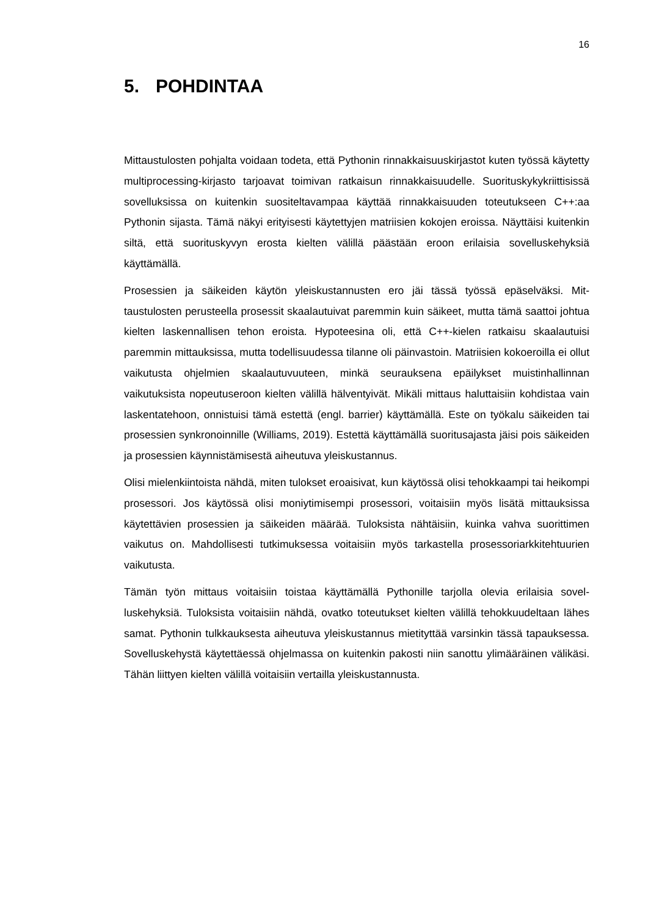16
5. POHDINTAA
Mittaustulosten pohjalta voidaan todeta, että Pythonin rinnakkaisuuskirjastot kuten työssä käytetty multiprocessing-kirjasto tarjoavat toimivan ratkaisun rinnakkaisuudelle. Suorituskykykriittisissä sovelluksissa on kuitenkin suositeltavampaa käyttää rinnak­kaisuuden toteutukseen C++:aa Pythonin sijasta. Tämä näkyi erityisesti käytettyjen mat­riisien kokojen eroissa. Näyttäisi kuitenkin siltä, että suorituskyvyn erosta kielten välillä päästään eroon erilaisia sovelluskehyksiä käyttämällä.
Prosessien ja säikeiden käytön yleiskustannusten ero jäi tässä työssä epäselväksi. Mit­taustulosten perusteella prosessit skaalautuivat paremmin kuin säikeet, mutta tämä saattoi johtua kielten laskennallisen tehon eroista. Hypoteesina oli, että C++-kielen rat­kaisu skaalautuisi paremmin mittauksissa, mutta todellisuudessa tilanne oli päinvastoin. Matriisien kokoeroilla ei ollut vaikutusta ohjelmien skaalautuvuuteen, minkä seurauksena epäilykset muistinhallinnan vaikutuksista nopeutuseroon kielten välillä hälventyivät. Mi­käli mittaus haluttaisiin kohdistaa vain laskentatehoon, onnistuisi tämä estettä (engl. bar­rier) käyttämällä. Este on työkalu säikeiden tai prosessien synkronoinnille (Williams, 2019). Estettä käyttämällä suoritusajasta jäisi pois säikeiden ja prosessien käynnistämi­sestä aiheutuva yleiskustannus.
Olisi mielenkiintoista nähdä, miten tulokset eroaisivat, kun käytössä olisi tehokkaampi tai heikompi prosessori. Jos käytössä olisi moniytimisempi prosessori, voitaisiin myös lisätä mittauksissa käytettävien prosessien ja säikeiden määrää. Tuloksista nähtäisiin, kuinka vahva suorittimen vaikutus on. Mahdollisesti tutkimuksessa voitaisiin myös tarkastella prosessoriarkkitehtuurien vaikutusta.
Tämän työn mittaus voitaisiin toistaa käyttämällä Pythonille tarjolla olevia erilaisia sovel­luskehyksiä. Tuloksista voitaisiin nähdä, ovatko toteutukset kielten välillä tehokkuudel­taan lähes samat. Pythonin tulkkauksesta aiheutuva yleiskustannus mietityttää varsinkin tässä tapauksessa. Sovelluskehystä käytettäessä ohjelmassa on kuitenkin pakosti niin sanottu ylimääräinen välikäsi. Tähän liittyen kielten välillä voitaisiin vertailla yleiskustannusta.